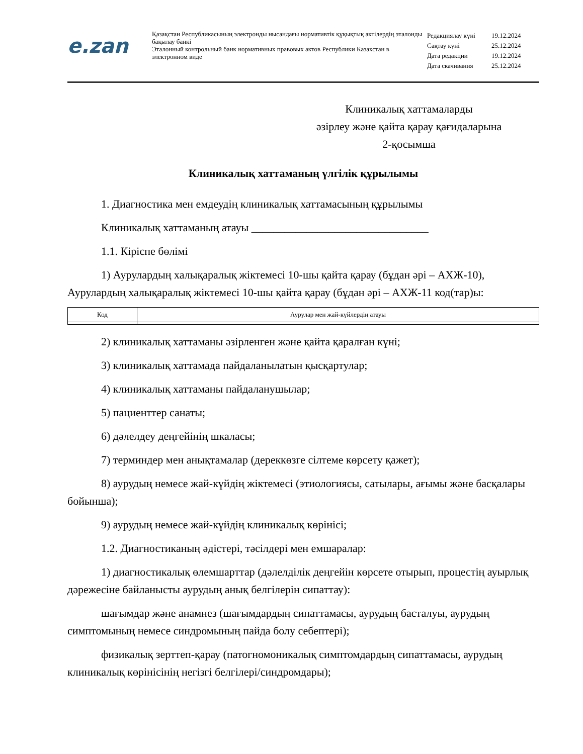e.zan
Қазақстан Республикасының электронды нысандағы нормативтік құқықтық актілердің эталонды бақылау банкі
Эталонный контрольный банк нормативных правовых актов Республики Казахстан в электронном виде
| Редакциялау күні | 19.12.2024 |
| Сақтау күні | 25.12.2024 |
| Дата редакции | 19.12.2024 |
| Дата скачивания | 25.12.2024 |
Клиникалық хаттамаларды
әзірлеу және қайта қарау қағидаларына
2-қосымша
Клиникалық хаттаманың үлгілік құрылымы
1. Диагностика мен емдеудің клиникалық хаттамасының құрылымы
Клиникалық хаттаманың атауы ________________________________
1.1. Кіріспе бөлімі
1) Аурулардың халықаралық жіктемесі 10-шы қайта қарау (бұдан әрі – АХЖ-10), Аурулардың халықаралық жіктемесі 10-шы қайта қарау (бұдан әрі – АХЖ-11 код(тар)ы:
| Код | Аурулар мен жай-күйлердің атауы |
| --- | --- |
2) клиникалық хаттаманы әзірленген және қайта қаралған күні;
3) клиникалық хаттамада пайдаланылатын қысқартулар;
4) клиникалық хаттаманы пайдаланушылар;
5) пациенттер санаты;
6) дәлелдеу деңгейінің шкаласы;
7) терминдер мен анықтамалар (дереккөзге сілтеме көрсету қажет);
8) аурудың немесе жай-күйдің жіктемесі (этиологиясы, сатылары, ағымы және басқалары бойынша);
9) аурудың немесе жай-күйдің клиникалық көрінісі;
1.2. Диагностиканың әдістері, тәсілдері мен емшаралар:
1) диагностикалық өлемшарттар (дәлелділік деңгейін көрсете отырып, процестің ауырлық дәрежесіне байланысты аурудың анық белгілерін сипаттау):
шағымдар және анамнез (шағымдардың сипаттамасы, аурудың басталуы, аурудың симптомының немесе синдромының пайда болу себептері);
физикалық зерттеп-қарау (патогномоникалық симптомдардың сипаттамасы, аурудың клиникалық көрінісінің негізгі белгілері/синдромдары);